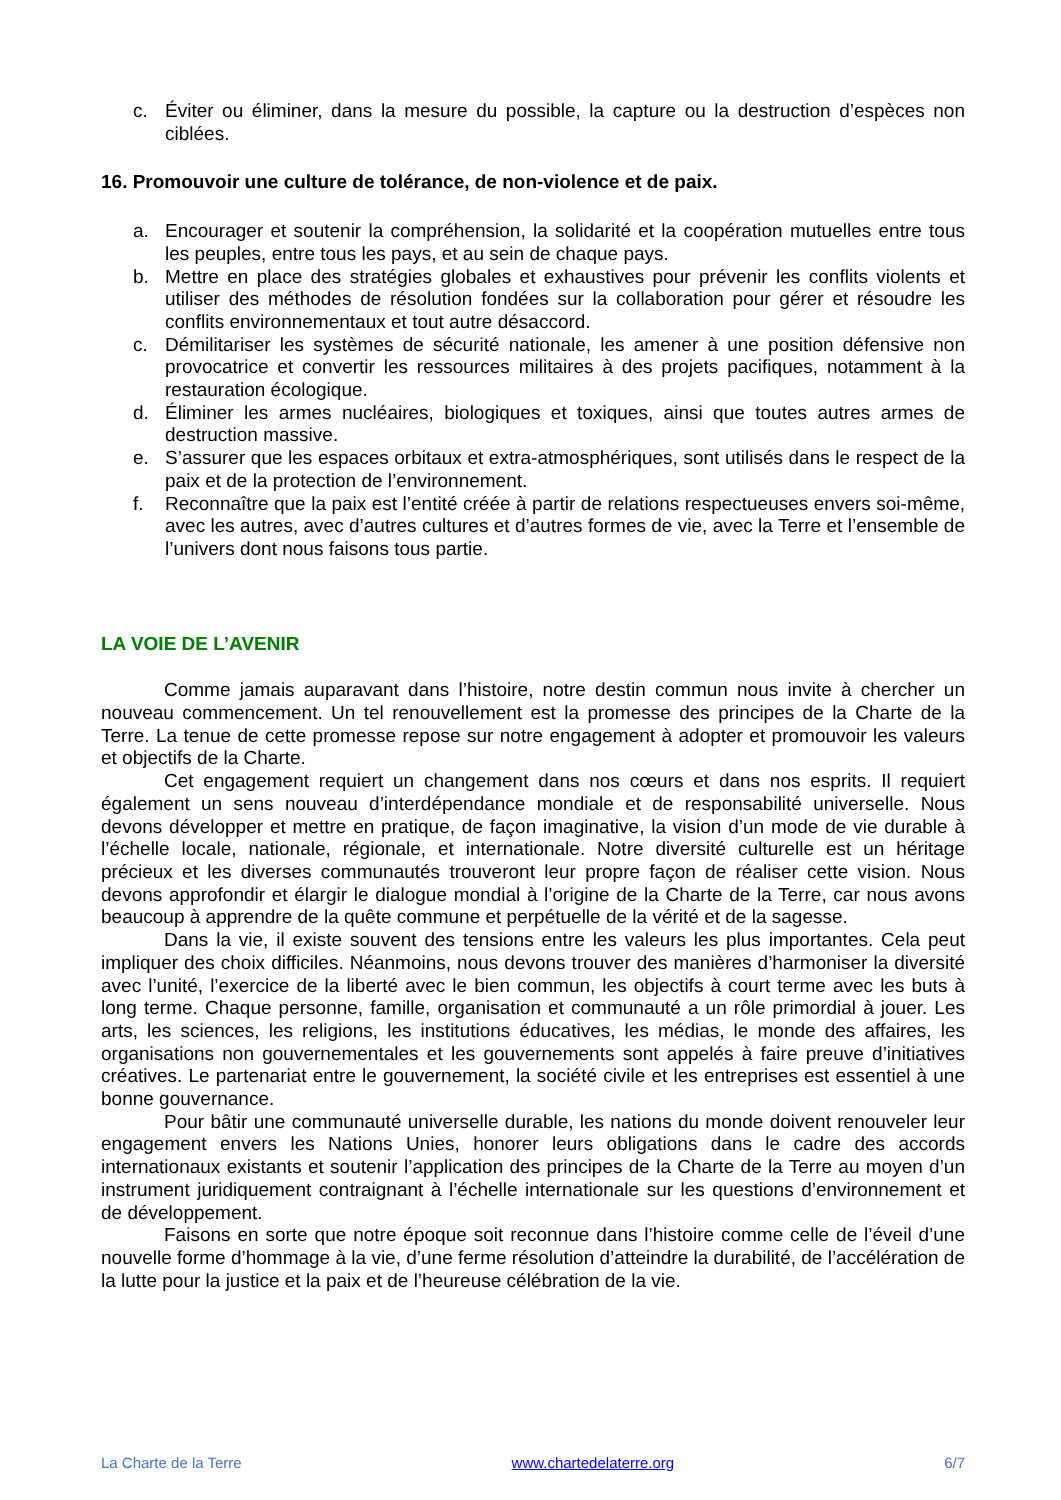c. Éviter ou éliminer, dans la mesure du possible, la capture ou la destruction d’espèces non ciblées.
16. Promouvoir une culture de tolérance, de non-violence et de paix.
a. Encourager et soutenir la compréhension, la solidarité et la coopération mutuelles entre tous les peuples, entre tous les pays, et au sein de chaque pays.
b. Mettre en place des stratégies globales et exhaustives pour prévenir les conflits violents et utiliser des méthodes de résolution fondées sur la collaboration pour gérer et résoudre les conflits environnementaux et tout autre désaccord.
c. Démilitariser les systèmes de sécurité nationale, les amener à une position défensive non provocatrice et convertir les ressources militaires à des projets pacifiques, notamment à la restauration écologique.
d. Éliminer les armes nucléaires, biologiques et toxiques, ainsi que toutes autres armes de destruction massive.
e. S’assurer que les espaces orbitaux et extra-atmosphériques, sont utilisés dans le respect de la paix et de la protection de l’environnement.
f. Reconnaître que la paix est l’entité créée à partir de relations respectueuses envers soi-même, avec les autres, avec d’autres cultures et d’autres formes de vie, avec la Terre et l’ensemble de l’univers dont nous faisons tous partie.
LA VOIE DE L’AVENIR
Comme jamais auparavant dans l’histoire, notre destin commun nous invite à chercher un nouveau commencement. Un tel renouvellement est la promesse des principes de la Charte de la Terre. La tenue de cette promesse repose sur notre engagement à adopter et promouvoir les valeurs et objectifs de la Charte.
Cet engagement requiert un changement dans nos cœurs et dans nos esprits. Il requiert également un sens nouveau d’interdépendance mondiale et de responsabilité universelle. Nous devons développer et mettre en pratique, de façon imaginative, la vision d’un mode de vie durable à l’échelle locale, nationale, régionale, et internationale. Notre diversité culturelle est un héritage précieux et les diverses communautés trouveront leur propre façon de réaliser cette vision. Nous devons approfondir et élargir le dialogue mondial à l’origine de la Charte de la Terre, car nous avons beaucoup à apprendre de la quête commune et perpétuelle de la vérité et de la sagesse.
Dans la vie, il existe souvent des tensions entre les valeurs les plus importantes. Cela peut impliquer des choix difficiles. Néanmoins, nous devons trouver des manières d’harmoniser la diversité avec l’unité, l’exercice de la liberté avec le bien commun, les objectifs à court terme avec les buts à long terme. Chaque personne, famille, organisation et communauté a un rôle primordial à jouer. Les arts, les sciences, les religions, les institutions éducatives, les médias, le monde des affaires, les organisations non gouvernementales et les gouvernements sont appelés à faire preuve d’initiatives créatives. Le partenariat entre le gouvernement, la société civile et les entreprises est essentiel à une bonne gouvernance.
Pour bâtir une communauté universelle durable, les nations du monde doivent renouveler leur engagement envers les Nations Unies, honorer leurs obligations dans le cadre des accords internationaux existants et soutenir l’application des principes de la Charte de la Terre au moyen d’un instrument juridiquement contraignant à l’échelle internationale sur les questions d’environnement et de développement.
Faisons en sorte que notre époque soit reconnue dans l’histoire comme celle de l’éveil d’une nouvelle forme d’hommage à la vie, d’une ferme résolution d’atteindre la durabilité, de l’accélération de la lutte pour la justice et la paix et de l’heureuse célébration de la vie.
La Charte de la Terre www.chartedelaterre.org 6/7